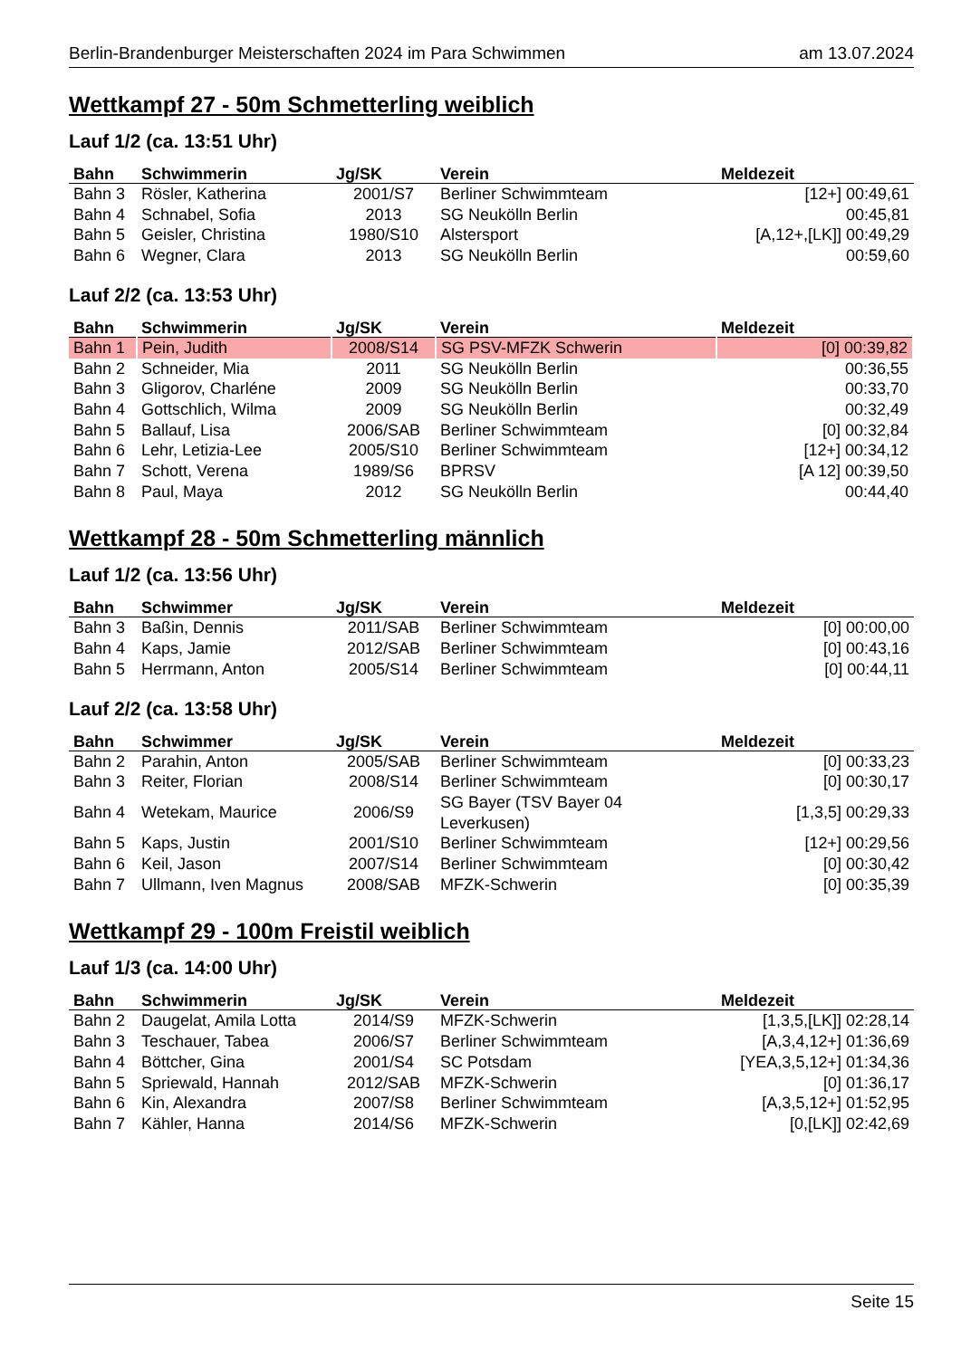Berlin-Brandenburger Meisterschaften 2024 im Para Schwimmen am 13.07.2024
Wettkampf 27 - 50m Schmetterling weiblich
Lauf 1/2 (ca. 13:51 Uhr)
| Bahn | Schwimmerin | Jg/SK | Verein | Meldezeit |
| --- | --- | --- | --- | --- |
| Bahn 3 | Rösler, Katherina | 2001/S7 | Berliner Schwimmteam | [12+] 00:49,61 |
| Bahn 4 | Schnabel, Sofia | 2013 | SG Neukölln Berlin | 00:45,81 |
| Bahn 5 | Geisler, Christina | 1980/S10 | Alstersport | [A,12+,[LK]] 00:49,29 |
| Bahn 6 | Wegner, Clara | 2013 | SG Neukölln Berlin | 00:59,60 |
Lauf 2/2 (ca. 13:53 Uhr)
| Bahn | Schwimmerin | Jg/SK | Verein | Meldezeit |
| --- | --- | --- | --- | --- |
| Bahn 1 | Pein, Judith | 2008/S14 | SG PSV-MFZK Schwerin | [0] 00:39,82 |
| Bahn 2 | Schneider, Mia | 2011 | SG Neukölln Berlin | 00:36,55 |
| Bahn 3 | Gligorov, Charléne | 2009 | SG Neukölln Berlin | 00:33,70 |
| Bahn 4 | Gottschlich, Wilma | 2009 | SG Neukölln Berlin | 00:32,49 |
| Bahn 5 | Ballauf, Lisa | 2006/SAB | Berliner Schwimmteam | [0] 00:32,84 |
| Bahn 6 | Lehr, Letizia-Lee | 2005/S10 | Berliner Schwimmteam | [12+] 00:34,12 |
| Bahn 7 | Schott, Verena | 1989/S6 | BPRSV | [A 12] 00:39,50 |
| Bahn 8 | Paul, Maya | 2012 | SG Neukölln Berlin | 00:44,40 |
Wettkampf 28 - 50m Schmetterling männlich
Lauf 1/2 (ca. 13:56 Uhr)
| Bahn | Schwimmer | Jg/SK | Verein | Meldezeit |
| --- | --- | --- | --- | --- |
| Bahn 3 | Baßin, Dennis | 2011/SAB | Berliner Schwimmteam | [0] 00:00,00 |
| Bahn 4 | Kaps, Jamie | 2012/SAB | Berliner Schwimmteam | [0] 00:43,16 |
| Bahn 5 | Herrmann, Anton | 2005/S14 | Berliner Schwimmteam | [0] 00:44,11 |
Lauf 2/2 (ca. 13:58 Uhr)
| Bahn | Schwimmer | Jg/SK | Verein | Meldezeit |
| --- | --- | --- | --- | --- |
| Bahn 2 | Parahin, Anton | 2005/SAB | Berliner Schwimmteam | [0] 00:33,23 |
| Bahn 3 | Reiter, Florian | 2008/S14 | Berliner Schwimmteam | [0] 00:30,17 |
| Bahn 4 | Wetekam, Maurice | 2006/S9 | SG Bayer (TSV Bayer 04 Leverkusen) | [1,3,5] 00:29,33 |
| Bahn 5 | Kaps, Justin | 2001/S10 | Berliner Schwimmteam | [12+] 00:29,56 |
| Bahn 6 | Keil, Jason | 2007/S14 | Berliner Schwimmteam | [0] 00:30,42 |
| Bahn 7 | Ullmann, Iven Magnus | 2008/SAB | MFZK-Schwerin | [0] 00:35,39 |
Wettkampf 29 - 100m Freistil weiblich
Lauf 1/3 (ca. 14:00 Uhr)
| Bahn | Schwimmerin | Jg/SK | Verein | Meldezeit |
| --- | --- | --- | --- | --- |
| Bahn 2 | Daugelat, Amila Lotta | 2014/S9 | MFZK-Schwerin | [1,3,5,[LK]] 02:28,14 |
| Bahn 3 | Teschauer, Tabea | 2006/S7 | Berliner Schwimmteam | [A,3,4,12+] 01:36,69 |
| Bahn 4 | Böttcher, Gina | 2001/S4 | SC Potsdam | [YEA,3,5,12+] 01:34,36 |
| Bahn 5 | Spriewald, Hannah | 2012/SAB | MFZK-Schwerin | [0] 01:36,17 |
| Bahn 6 | Kin, Alexandra | 2007/S8 | Berliner Schwimmteam | [A,3,5,12+] 01:52,95 |
| Bahn 7 | Kähler, Hanna | 2014/S6 | MFZK-Schwerin | [0,[LK]] 02:42,69 |
Seite 15